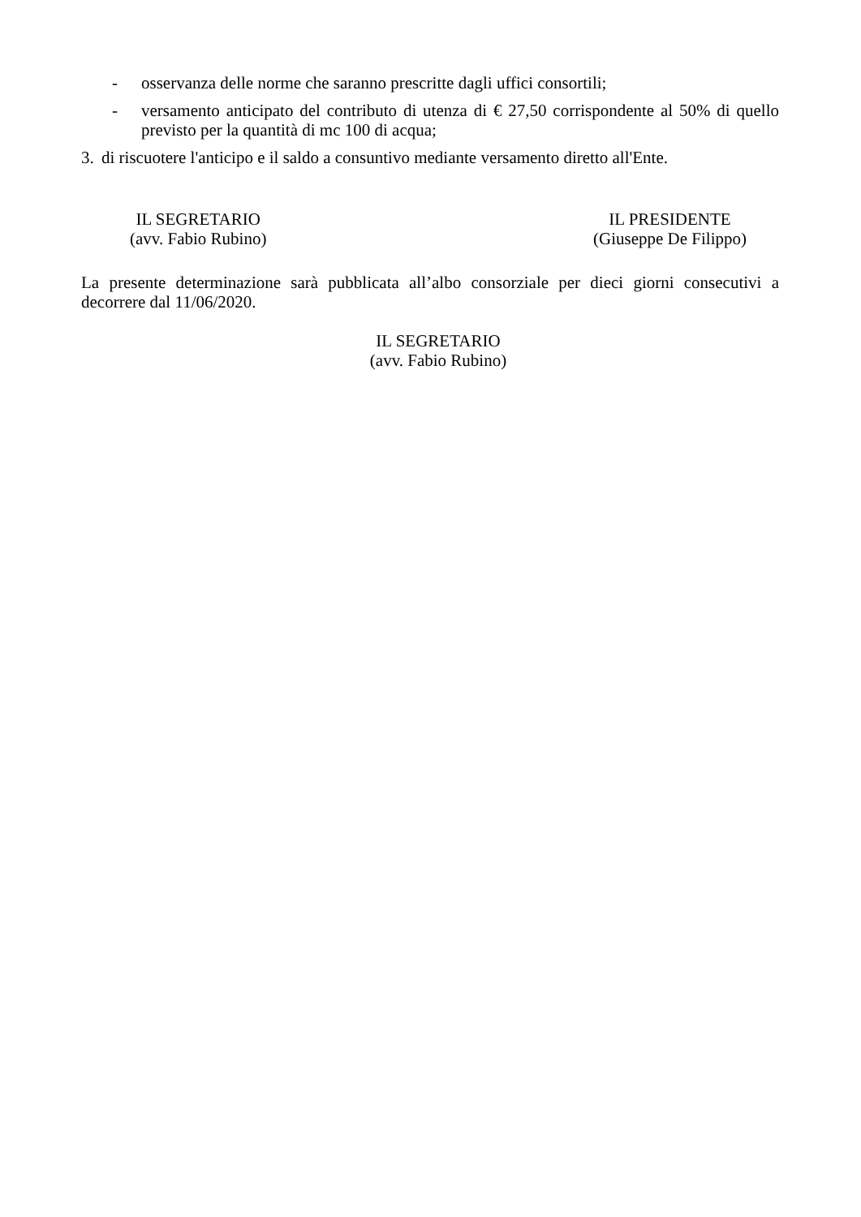- osservanza delle norme che saranno prescritte dagli uffici consortili;
- versamento anticipato del contributo di utenza di € 27,50 corrispondente al 50% di quello previsto per la quantità di mc 100 di acqua;
3. di riscuotere l'anticipo e il saldo a consuntivo mediante versamento diretto all'Ente.
IL SEGRETARIO
(avv. Fabio Rubino)
IL PRESIDENTE
(Giuseppe De Filippo)
La presente determinazione sarà pubblicata all’albo consorziale per dieci giorni consecutivi a decorrere dal 11/06/2020.
IL SEGRETARIO
(avv. Fabio Rubino)